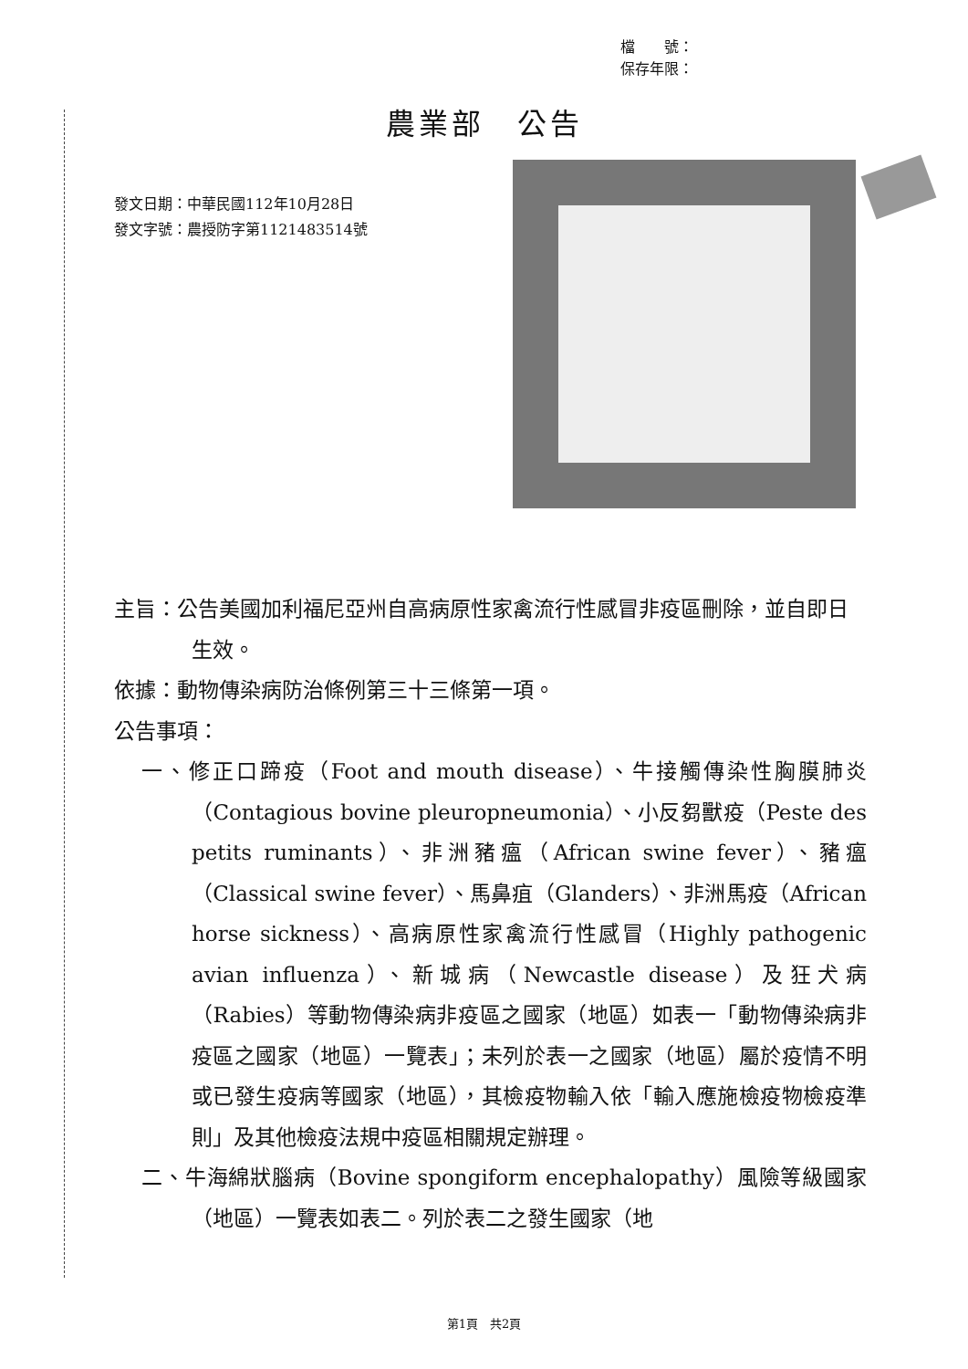檔　　號：
保存年限：
農業部　公告
發文日期：中華民國112年10月28日
發文字號：農授防字第1121483514號
主旨：公告美國加利福尼亞州自高病原性家禽流行性感冒非疫區刪除，並自即日生效。
依據：動物傳染病防治條例第三十三條第一項。
公告事項：
一、修正口蹄疫（Foot and mouth disease）、牛接觸傳染性胸膜肺炎（Contagious bovine pleuropneumonia）、小反芻獸疫（Peste des petits ruminants）、非洲豬瘟（African swine fever）、豬瘟（Classical swine fever）、馬鼻疽（Glanders）、非洲馬疫（African horse sickness）、高病原性家禽流行性感冒（Highly pathogenic avian influenza）、新城病（Newcastle disease）及狂犬病（Rabies）等動物傳染病非疫區之國家（地區）如表一「動物傳染病非疫區之國家（地區）一覽表」；未列於表一之國家（地區）屬於疫情不明或已發生疫病等國家（地區），其檢疫物輸入依「輸入應施檢疫物檢疫準則」及其他檢疫法規中疫區相關規定辦理。
二、牛海綿狀腦病（Bovine spongiform encephalopathy）風險等級國家（地區）一覽表如表二。列於表二之發生國家（地
第1頁　共2頁